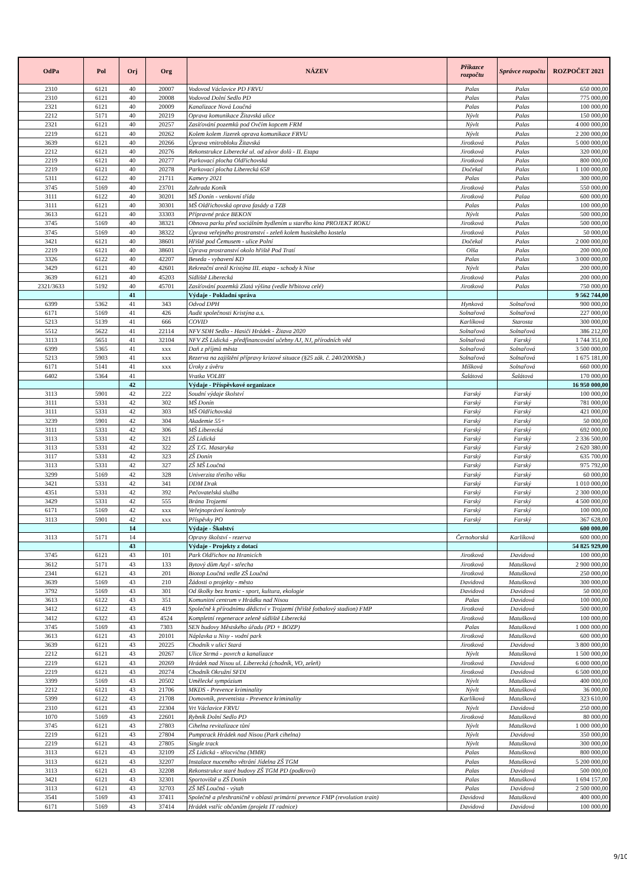| OdPa | Pol | Orj | Org | NÁZEV | Příkazce rozpočtu | Správce rozpočtu | ROZPOČET 2021 |
| --- | --- | --- | --- | --- | --- | --- | --- |
| 2310 | 6121 | 40 | 20007 | Vodovod Václavice PD FRVU | Palas | Palas | 650 000,00 |
| 2310 | 6121 | 40 | 20008 | Vodovod Dolní Sedlo PD | Palas | Palas | 775 000,00 |
| 2321 | 6121 | 40 | 20009 | Kanalizace Nová Loučná | Palas | Palas | 100 000,00 |
| 2212 | 5171 | 40 | 20219 | Oprava komunikace Žitavská ulice | Nývlt | Palas | 150 000,00 |
| 2321 | 6121 | 40 | 20257 | Zasíťování pozemků pod Ovčím kopcem FRM | Nývlt | Palas | 4 000 000,00 |
| 2219 | 6121 | 40 | 20262 | Kolem kolem Jizerek oprava komunikace FRVU | Nývlt | Palas | 2 200 000,00 |
| 3639 | 6121 | 40 | 20266 | Úprava vnitrobloku Žitavská | Jirotková | Palas | 5 000 000,00 |
| 2212 | 6121 | 40 | 20276 | Rekonstrukce Liberecké ul. od závor dolů - II. Etapa | Jirotková | Palas | 320 000,00 |
| 2219 | 6121 | 40 | 20277 | Parkovací plocha Oldřichovská | Jirotková | Palas | 800 000,00 |
| 2219 | 6121 | 40 | 20278 | Parkovací plocha Liberecká 658 | Dočekal | Palas | 1 100 000,00 |
| 5311 | 6122 | 40 | 21711 | Kamery 2021 | Palas | Palas | 300 000,00 |
| 3745 | 5169 | 40 | 23701 | Zahrada Koník | Jirotková | Palas | 550 000,00 |
| 3111 | 6122 | 40 | 30201 | MŠ Donín - venkovní třída | Jirotková | Palaa | 600 000,00 |
| 3111 | 6121 | 40 | 30301 | MŠ Oldřichovská oprava fasády a TZB | Palas | Palas | 100 000,00 |
| 3613 | 6121 | 40 | 33303 | Přípravné práce BEKON | Nývlt | Palas | 500 000,00 |
| 3745 | 5169 | 40 | 38321 | Obnova parku před sociálním bydlením u starého kina PROJEKT ROKU | Jirotková | Palas | 500 000,00 |
| 3745 | 5169 | 40 | 38322 | Úprava veřejného prostranství - zeleň kolem husitského kostela | Jirotková | Palas | 50 000,00 |
| 3421 | 6121 | 40 | 38601 | Hřiště pod Čemusem - ulice Polní | Dočekal | Palas | 2 000 000,00 |
| 2219 | 6121 | 40 | 38601 | Úprava prostranství okolo hřiště Pod Tratí | Olša | Palas | 200 000,00 |
| 3326 | 6122 | 40 | 42207 | Beseda - vybavení KD | Palas | Palas | 3 000 000,00 |
| 3429 | 6121 | 40 | 42601 | Rekreační areál Kristýna III. etapa - schody k Nise | Nývlt | Palas | 200 000,00 |
| 3639 | 6121 | 40 | 45203 | Sídliště Liberecká | Jirotková | Palas | 200 000,00 |
| 2321/3633 | 5192 | 40 | 45701 | Zasíťování pozemků Zlatá výšina (vedle hřbitova celé) | Jirotková | Palas | 750 000,00 |
| | | 41 | | Výdaje - Pokladní správa | | | 9 562 744,00 |
| 6399 | 5362 | 41 | 343 | Odvod DPH | Hynková | Solnařová | 900 000,00 |
| 6171 | 5169 | 41 | 426 | Audit společnosti Kristýna a.s. | Solnařová | Solnařová | 227 000,00 |
| 5213 | 5139 | 41 | 666 | COVID | Karlíková | Starosta | 300 000,00 |
| 5512 | 5622 | 41 | 22114 | NFV SDH Sedlo - Hasiči Hrádek - Žitava 2020 | Solnařová | Solnařová | 386 212,00 |
| 3113 | 5651 | 41 | 32104 | NFV ZŠ Lidická - předfinancování učebny AJ, NJ, přírodních věd | Solnařová | Farský | 1 744 351,00 |
| 6399 | 5365 | 41 | xxx | Daň z příjmů města | Solnařová | Solnařová | 3 500 000,00 |
| 5213 | 5903 | 41 | xxx | Rezerva na zajištění přípravy krizové situace (§25 zák. č. 240/2000Sb.) | Solnařová | Solnařová | 1 675 181,00 |
| 6171 | 5141 | 41 | xxx | Úroky z úvěru | Míšková | Solnařová | 660 000,00 |
| 6402 | 5364 | 41 | | Vratka VOLBY | Šalátová | Šalátová | 170 000,00 |
| | | 42 | | Výdaje - Příspěvkové organizace | | | 16 950 000,00 |
| 3113 | 5901 | 42 | 222 | Soudní výdaje školství | Farský | Farský | 100 000,00 |
| 3111 | 5331 | 42 | 302 | MŠ Donín | Farský | Farský | 781 000,00 |
| 3111 | 5331 | 42 | 303 | MŠ Oldřichovská | Farský | Farský | 421 000,00 |
| 3239 | 5901 | 42 | 304 | Akademie 55+ | Farský | Farský | 50 000,00 |
| 3111 | 5331 | 42 | 306 | MŠ Liberecká | Farský | Farský | 692 000,00 |
| 3113 | 5331 | 42 | 321 | ZŠ Lidická | Farský | Farský | 2 336 500,00 |
| 3113 | 5331 | 42 | 322 | ZŠ T.G. Masaryka | Farský | Farský | 2 620 380,00 |
| 3117 | 5331 | 42 | 323 | ZŠ Donín | Farský | Farský | 635 700,00 |
| 3113 | 5331 | 42 | 327 | ZŠ MŠ Loučná | Farský | Farský | 975 792,00 |
| 3299 | 5169 | 42 | 328 | Univerzita třetího věku | Farský | Farský | 60 000,00 |
| 3421 | 5331 | 42 | 341 | DDM Drak | Farský | Farský | 1 010 000,00 |
| 4351 | 5331 | 42 | 392 | Pečovatelská služba | Farský | Farský | 2 300 000,00 |
| 3429 | 5331 | 42 | 555 | Brána Trojzemí | Farský | Farský | 4 500 000,00 |
| 6171 | 5169 | 42 | xxx | Veřejnoprávní kontroly | Farský | Farský | 100 000,00 |
| 3113 | 5901 | 42 | xxx | Příspěvky PO | Farský | Farský | 367 628,00 |
| | | 14 | | Výdaje - Školství | | | 600 000,00 |
| 3113 | 5171 | 14 | | Opravy školství - rezerva | Černohorská | Karlíková | 600 000,00 |
| | | 43 | | Výdaje - Projekty z dotací | | | 54 825 929,00 |
| 3745 | 6121 | 43 | 101 | Park Oldřichov na Hranicích | Jirotková | Davidová | 100 000,00 |
| 3612 | 5171 | 43 | 133 | Bytový dům Azyl - střecha | Jirotková | Matušková | 2 900 000,00 |
| 2341 | 6121 | 43 | 201 | Biotop Loučná vedle ZŠ Loučná | Jirotková | Matušková | 250 000,00 |
| 3639 | 5169 | 43 | 210 | Žádosti o projekty - město | Davidová | Matušková | 300 000,00 |
| 3792 | 5169 | 43 | 301 | Od školky bez hranic - sport, kultura, ekologie | Davidová | Davidová | 50 000,00 |
| 3613 | 6122 | 43 | 351 | Komunitní centrum v Hrádku nad Nisou | Palas | Davidová | 100 000,00 |
| 3412 | 6122 | 43 | 419 | Společně k přírodnímu dědictví v Trojzemí (hřiště fotbalový stadion) FMP | Jirotková | Davidová | 500 000,00 |
| 3412 | 6322 | 43 | 4524 | Kompletní regenerace zeleně sídliště Liberecká | Jirotková | Matušková | 100 000,00 |
| 3745 | 5169 | 43 | 7303 | SEN budovy Městského úřadu (PD + BOZP) | Palas | Matušková | 1 000 000,00 |
| 3613 | 6121 | 43 | 20101 | Náplavka u Nisy - vodní park | Jirotková | Matušková | 600 000,00 |
| 3639 | 6121 | 43 | 20225 | Chodník v ulici Stará | Jirotková | Davidová | 3 800 000,00 |
| 2212 | 6121 | 43 | 20267 | Ulice Strmá - povrch a kanalizace | Nývlt | Matušková | 1 500 000,00 |
| 2219 | 6121 | 43 | 20269 | Hrádek nad Nisou ul. Liberecká (chodník, VO, zeleň) | Jirotková | Davidová | 6 000 000,00 |
| 2219 | 6121 | 43 | 20274 | Chodník Okružní SFDI | Jirotková | Davidová | 6 500 000,00 |
| 3399 | 5169 | 43 | 20502 | Umělecké sympózium | Nývlt | Matušková | 400 000,00 |
| 2212 | 6121 | 43 | 21706 | MKDS - Prevence kriminality | Nývlt | Matušková | 36 000,00 |
| 5399 | 6122 | 43 | 21708 | Domovník, preventista - Prevence kriminality | Karlíková | Matušková | 323 610,00 |
| 2310 | 6121 | 43 | 22304 | Vrt Václavice FRVU | Nývlt | Davidová | 250 000,00 |
| 1070 | 5169 | 43 | 22601 | Rybník Dolní Sedlo PD | Jirotková | Matušková | 80 000,00 |
| 3745 | 6121 | 43 | 27803 | Cihelna revitalizace tůní | Nývlt | Matušková | 1 000 000,00 |
| 2219 | 6121 | 43 | 27804 | Pumptrack Hrádek nad Nisou (Park cihelna) | Nývlt | Davidová | 350 000,00 |
| 2219 | 6121 | 43 | 27805 | Single track | Nývlt | Matušková | 300 000,00 |
| 3113 | 6121 | 43 | 32109 | ZŠ Lidická - tělocvična (MMR) | Palas | Matušková | 800 000,00 |
| 3113 | 6121 | 43 | 32207 | Instalace nuceného větrání Jídelna ZŠ TGM | Palas | Matušková | 5 200 000,00 |
| 3113 | 6121 | 43 | 32208 | Rekonstrukce staré budovy ZŠ TGM PD (podkroví) | Palas | Davidová | 500 000,00 |
| 3421 | 6121 | 43 | 32301 | Sportoviště u ZŠ Donín | Palas | Matušková | 1 694 157,00 |
| 3113 | 6121 | 43 | 32703 | ZŠ MŠ Loučná - výtah | Palas | Davidová | 2 500 000,00 |
| 3541 | 5169 | 43 | 37411 | Společně a přeshraničně v oblasti primární prevence FMP (revolution train) | Davidová | Matušková | 400 000,00 |
| 6171 | 5169 | 43 | 37414 | Hrádek vstříc občanům (projekt IT radnice) | Davidová | Davidová | 100 000,00 |
9/10